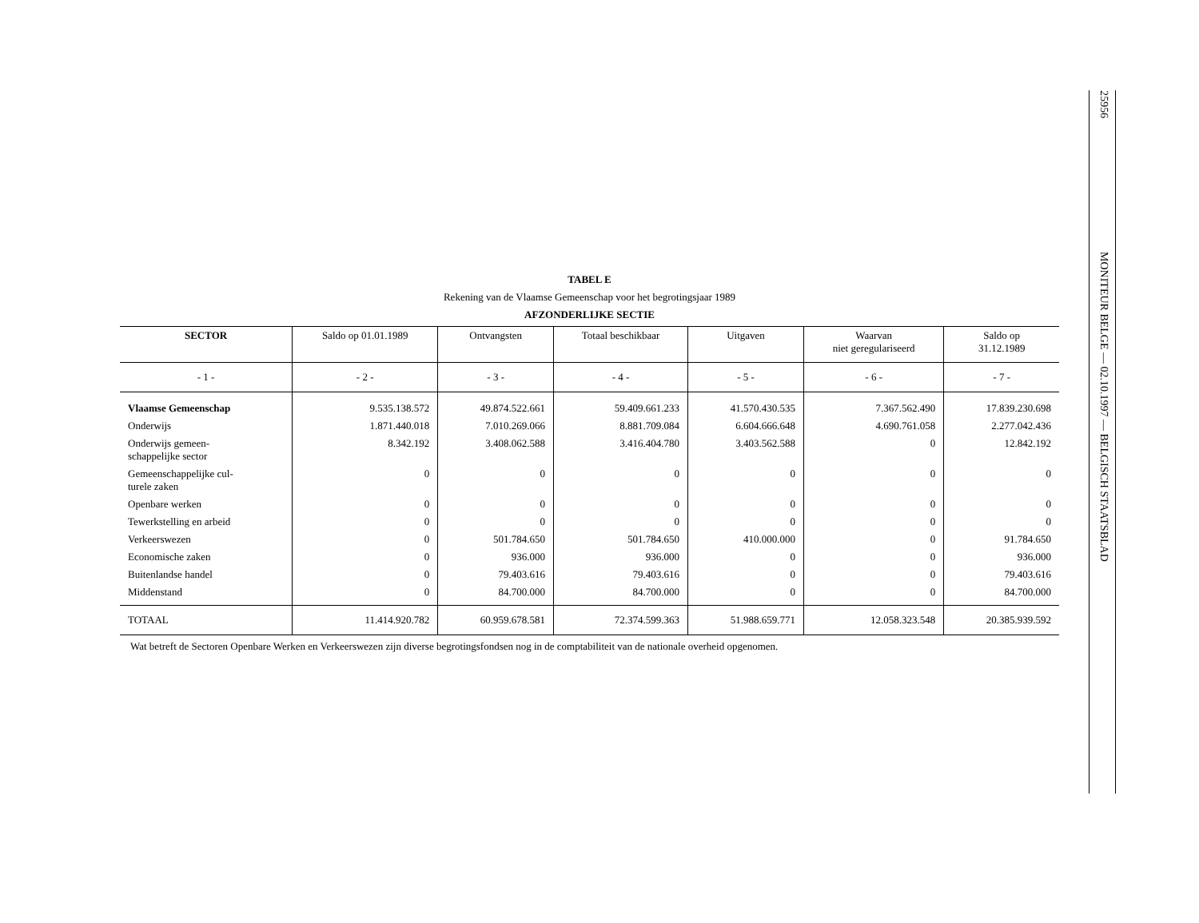25956 MONITEUR BELGE — 02.10.1997 — BELGISCH STAATSBLAD
TABEL E
Rekening van de Vlaamse Gemeenschap voor het begrotingsjaar 1989
AFZONDERLIJKE SECTIE
| SECTOR | Saldo op 01.01.1989 | Ontvangsten | Totaal beschikbaar | Uitgaven | Waarvan niet geregulariseerd | Saldo op 31.12.1989 |
| --- | --- | --- | --- | --- | --- | --- |
| - 1 - | - 2 - | - 3 - | - 4 - | - 5 - | - 6 - | - 7 - |
| Vlaamse Gemeenschap | 9.535.138.572 | 49.874.522.661 | 59.409.661.233 | 41.570.430.535 | 7.367.562.490 | 17.839.230.698 |
| Onderwijs | 1.871.440.018 | 7.010.269.066 | 8.881.709.084 | 6.604.666.648 | 4.690.761.058 | 2.277.042.436 |
| Onderwijs gemeen- schappelijke sector | 8.342.192 | 3.408.062.588 | 3.416.404.780 | 3.403.562.588 | 0 | 12.842.192 |
| Gemeenschappelijke cul- turele zaken | 0 | 0 | 0 | 0 | 0 | 0 |
| Openbare werken | 0 | 0 | 0 | 0 | 0 | 0 |
| Tewerkstelling en arbeid | 0 | 0 | 0 | 0 | 0 | 0 |
| Verkeerswezen | 0 | 501.784.650 | 501.784.650 | 410.000.000 | 0 | 91.784.650 |
| Economische zaken | 0 | 936.000 | 936.000 | 0 | 0 | 936.000 |
| Buitenlandse handel | 0 | 79.403.616 | 79.403.616 | 0 | 0 | 79.403.616 |
| Middenstand | 0 | 84.700.000 | 84.700.000 | 0 | 0 | 84.700.000 |
| TOTAAL | 11.414.920.782 | 60.959.678.581 | 72.374.599.363 | 51.988.659.771 | 12.058.323.548 | 20.385.939.592 |
Wat betreft de Sectoren Openbare Werken en Verkeerswezen zijn diverse begrotingsfondsen nog in de comptabiliteit van de nationale overheid opgenomen.